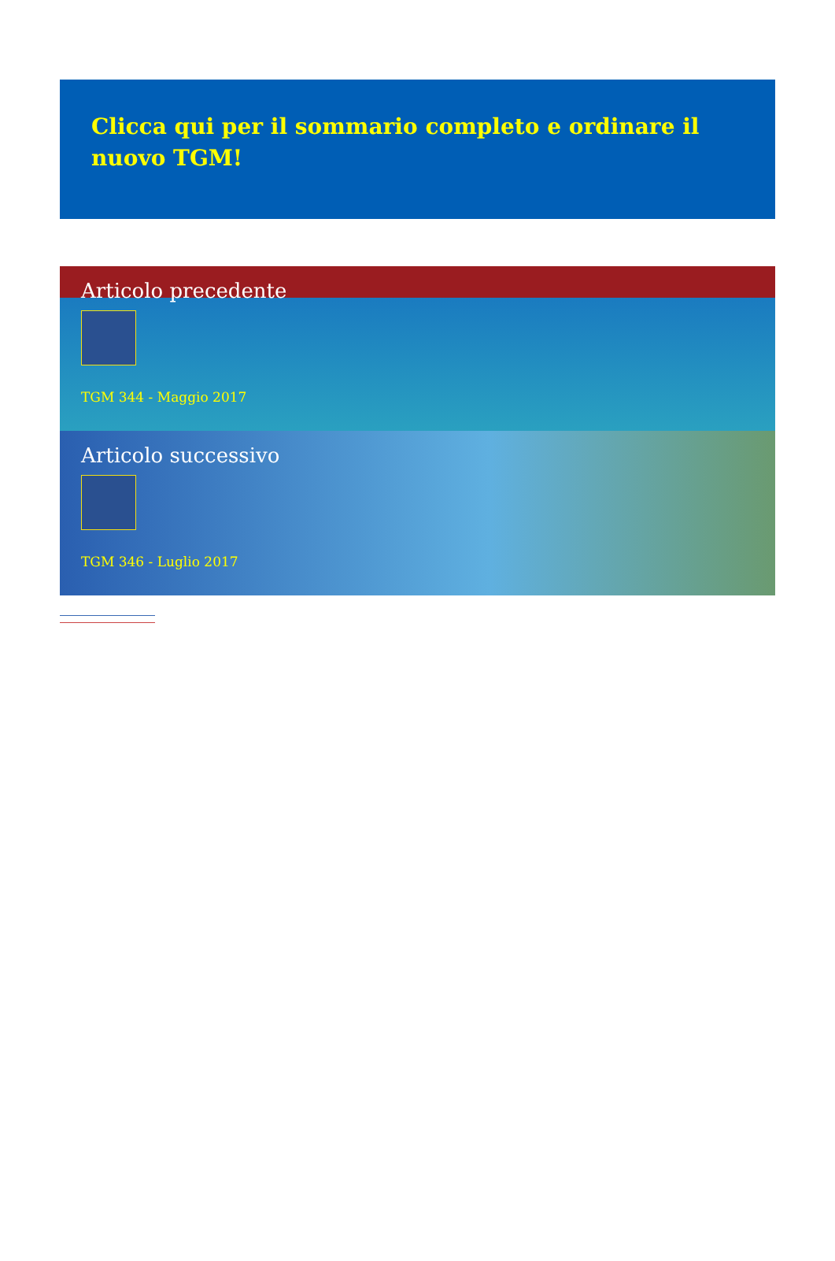Clicca qui per il sommario completo e ordinare il nuovo TGM!
Articolo precedente
TGM 344 - Maggio 2017
Articolo successivo
TGM 346 - Luglio 2017